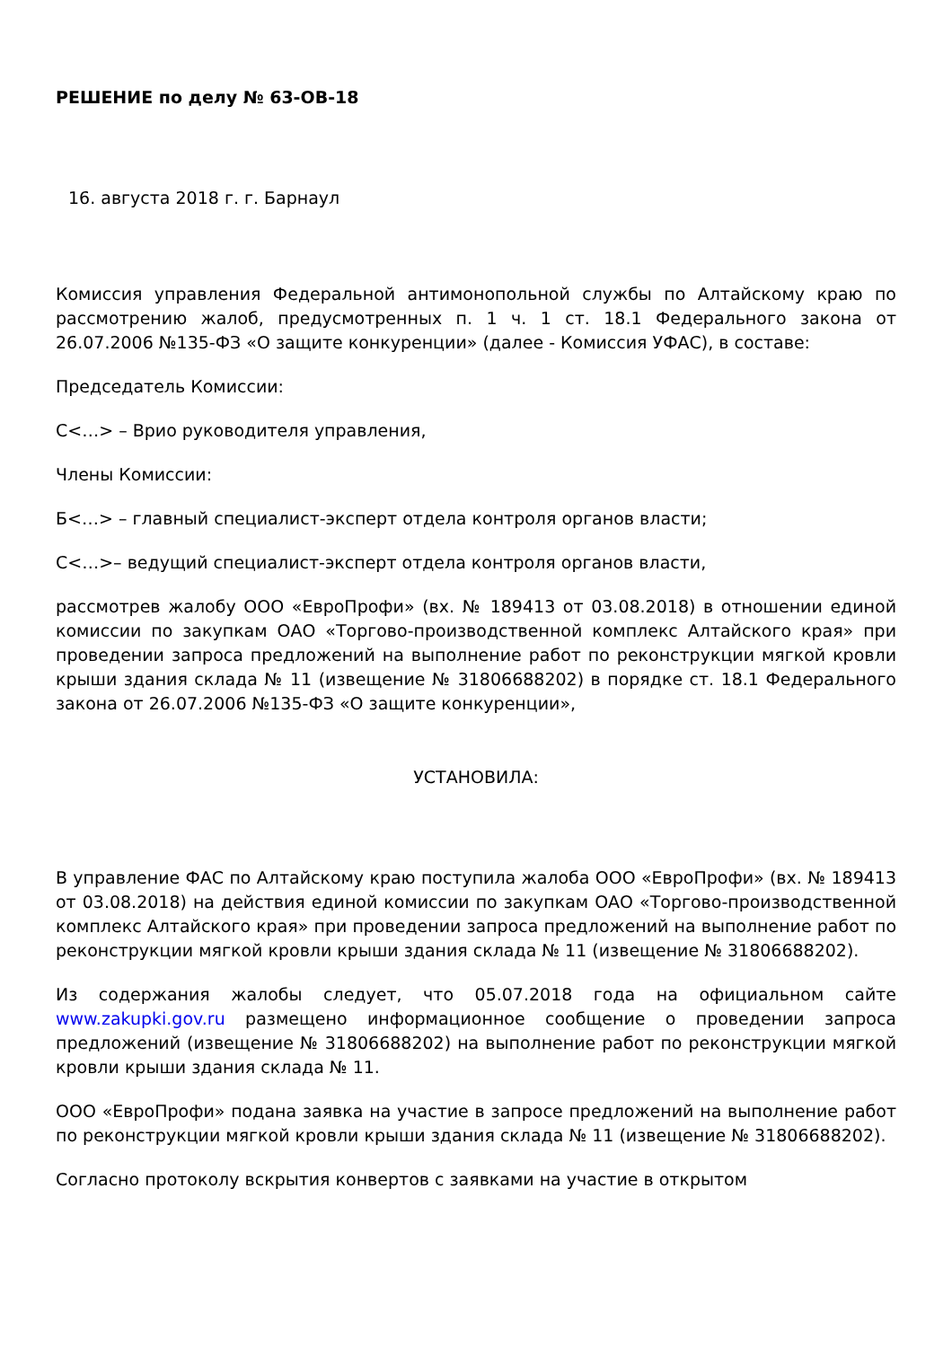РЕШЕНИЕ по делу № 63-ОВ-18
16. августа 2018 г. г. Барнаул
Комиссия управления Федеральной антимонопольной службы по Алтайскому краю по рассмотрению жалоб, предусмотренных п. 1 ч. 1 ст. 18.1 Федерального закона от 26.07.2006 №135-ФЗ «О защите конкуренции» (далее - Комиссия УФАС), в составе:
Председатель Комиссии:
С<…> – Врио руководителя управления,
Члены Комиссии:
Б<…> – главный специалист-эксперт отдела контроля органов власти;
С<…>– ведущий специалист-эксперт отдела контроля органов власти,
рассмотрев жалобу ООО «ЕвроПрофи» (вх. № 189413 от 03.08.2018) в отношении единой комиссии по закупкам ОАО «Торгово-производственной комплекс Алтайского края» при проведении запроса предложений на выполнение работ по реконструкции мягкой кровли крыши здания склада № 11 (извещение № 31806688202) в порядке ст. 18.1 Федерального закона от 26.07.2006 №135-ФЗ «О защите конкуренции»,
УСТАНОВИЛА:
В управление ФАС по Алтайскому краю поступила жалоба ООО «ЕвроПрофи» (вх. № 189413 от 03.08.2018) на действия единой комиссии по закупкам ОАО «Торгово-производственной комплекс Алтайского края» при проведении запроса предложений на выполнение работ по реконструкции мягкой кровли крыши здания склада № 11 (извещение № 31806688202).
Из содержания жалобы следует, что 05.07.2018 года на официальном сайте www.zakupki.gov.ru размещено информационное сообщение о проведении запроса предложений (извещение № 31806688202) на выполнение работ по реконструкции мягкой кровли крыши здания склада № 11.
ООО «ЕвроПрофи» подана заявка на участие в запросе предложений на выполнение работ по реконструкции мягкой кровли крыши здания склада № 11 (извещение № 31806688202).
Согласно протоколу вскрытия конвертов с заявками на участие в открытом